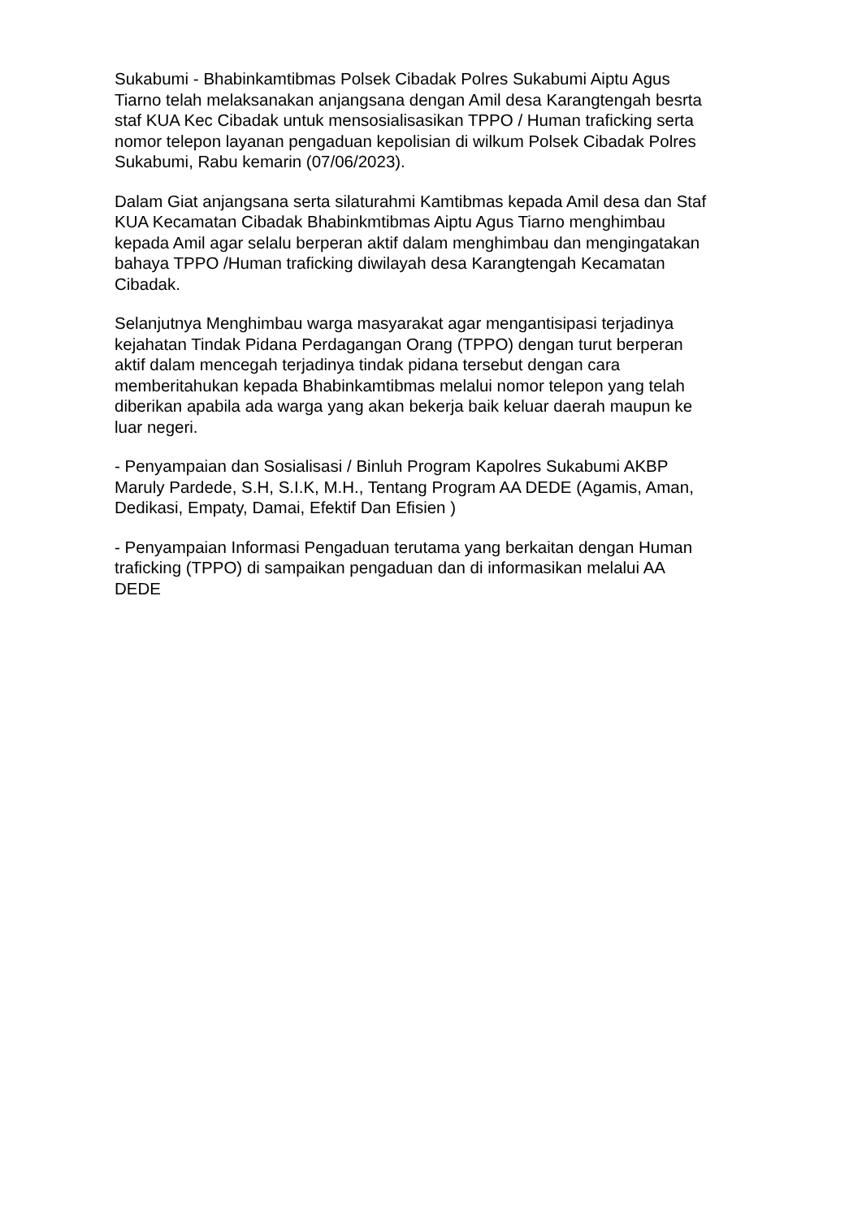Sukabumi - Bhabinkamtibmas Polsek Cibadak Polres Sukabumi Aiptu Agus Tiarno telah melaksanakan anjangsana dengan Amil desa Karangtengah besrta staf KUA Kec Cibadak untuk mensosialisasikan TPPO / Human traficking serta nomor telepon layanan pengaduan kepolisian di wilkum Polsek Cibadak Polres Sukabumi, Rabu kemarin (07/06/2023).
Dalam Giat anjangsana serta silaturahmi Kamtibmas kepada Amil desa dan Staf KUA Kecamatan Cibadak Bhabinkmtibmas Aiptu Agus Tiarno menghimbau kepada Amil agar selalu berperan aktif dalam menghimbau dan mengingatakan bahaya TPPO /Human traficking diwilayah desa Karangtengah Kecamatan Cibadak.
Selanjutnya Menghimbau warga masyarakat agar mengantisipasi terjadinya kejahatan Tindak Pidana Perdagangan Orang (TPPO) dengan turut berperan aktif dalam mencegah terjadinya tindak pidana tersebut dengan cara memberitahukan kepada Bhabinkamtibmas melalui nomor telepon yang telah diberikan apabila ada warga yang akan bekerja baik keluar daerah maupun ke luar negeri.
- Penyampaian dan Sosialisasi / Binluh Program Kapolres Sukabumi AKBP Maruly Pardede, S.H, S.I.K, M.H., Tentang Program AA DEDE (Agamis, Aman, Dedikasi, Empaty, Damai, Efektif Dan Efisien )
- Penyampaian Informasi Pengaduan terutama yang berkaitan dengan Human traficking (TPPO) di sampaikan pengaduan dan di informasikan melalui AA DEDE